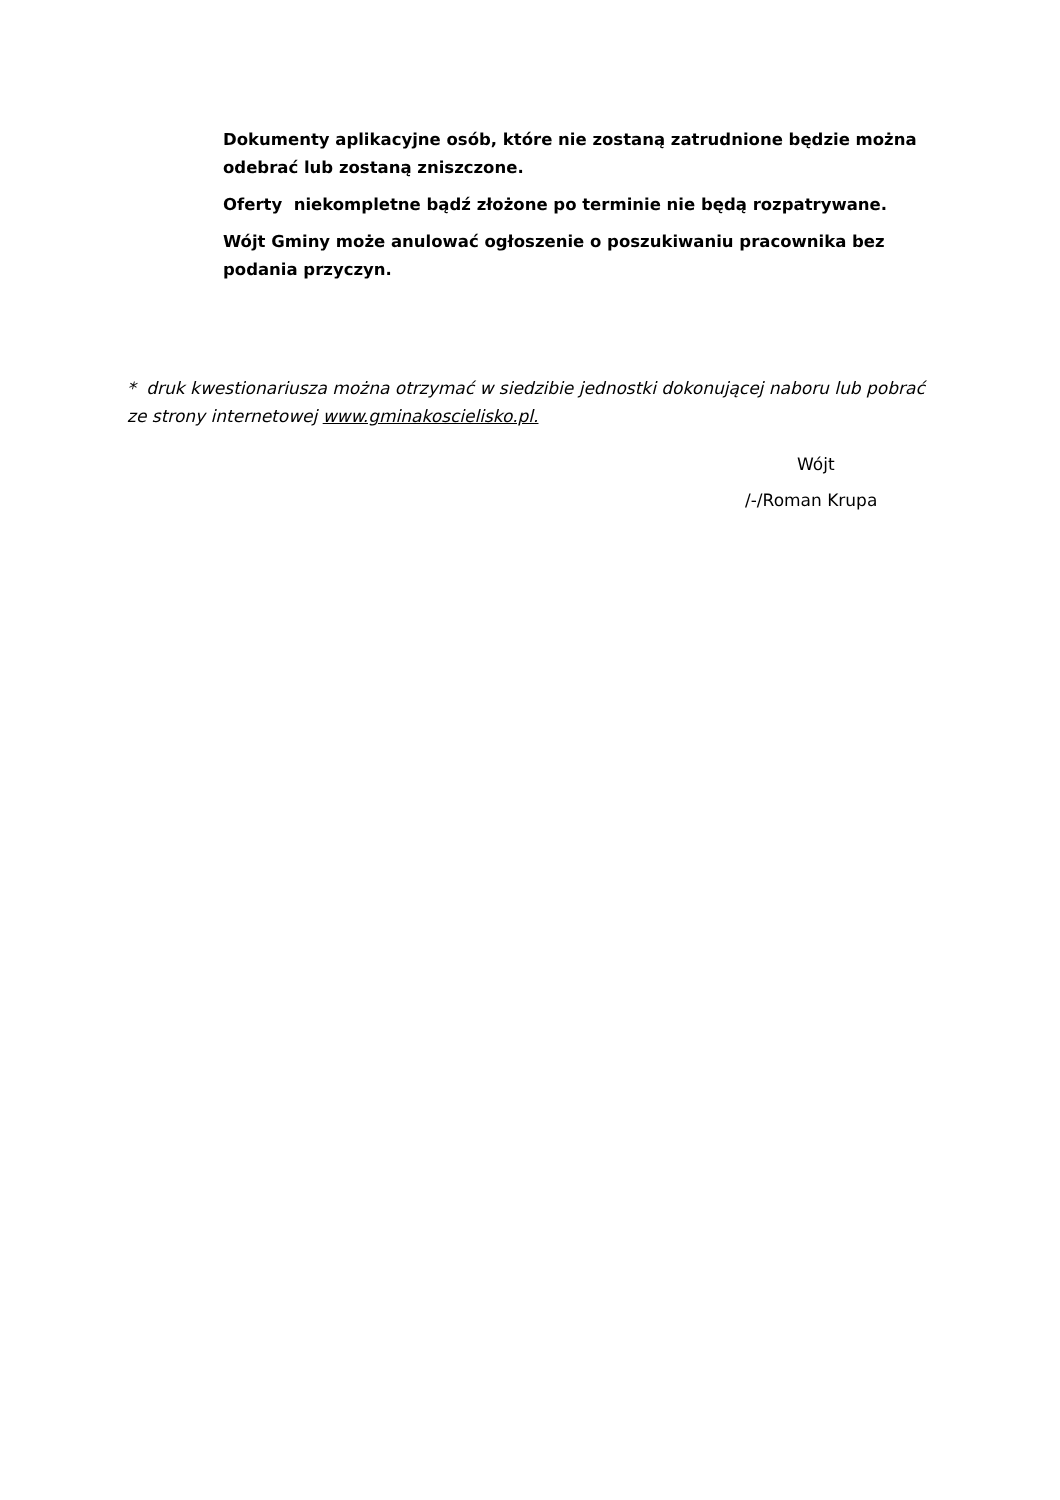Dokumenty aplikacyjne osób, które nie zostaną zatrudnione będzie można odebrać lub zostaną zniszczone.
Oferty niekompletne bądź złożone po terminie nie będą rozpatrywane.
Wójt Gminy może anulować ogłoszenie o poszukiwaniu pracownika bez podania przyczyn.
* druk kwestionariusza można otrzymać w siedzibie jednostki dokonującej naboru lub pobrać ze strony internetowej www.gminakoscielisko.pl.
Wójt
/-/Roman Krupa